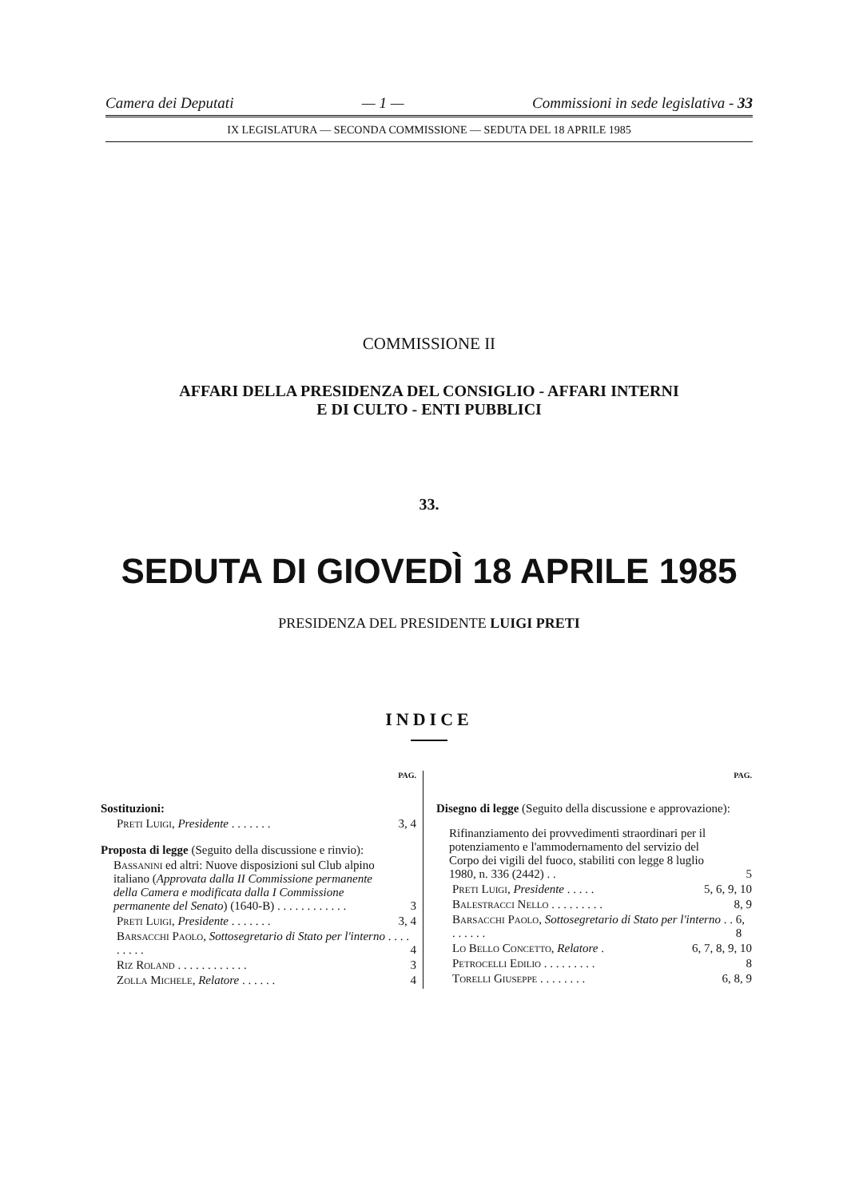Camera dei Deputati — 1 — Commissioni in sede legislativa - 33
IX LEGISLATURA — SECONDA COMMISSIONE — SEDUTA DEL 18 APRILE 1985
COMMISSIONE II
AFFARI DELLA PRESIDENZA DEL CONSIGLIO - AFFARI INTERNI
E DI CULTO - ENTI PUBBLICI
33.
SEDUTA DI GIOVEDÌ 18 APRILE 1985
PRESIDENZA DEL PRESIDENTE LUIGI PRETI
INDICE
PAG.
Sostituzioni:
Preti Luigi, Presidente . . . . . . . 3, 4
Proposta di legge (Seguito della discussione e rinvio):
Bassanini ed altri: Nuove disposizioni sul Club alpino italiano (Approvata dalla II Commissione permanente della Camera e modificata dalla I Commissione permanente del Senato) (1640-B) . . . . . . . . . . . . 3
Preti Luigi, Presidente . . . . . . . 3, 4
Barsacchi Paolo, Sottosegretario di Stato per l'interno . . . . . . . . . 4
Riz Roland . . . . . . . . . . . . 3
Zolla Michele, Relatore . . . . . . 4
PAG.
Disegno di legge (Seguito della discussione e approvazione):
Rifinanziamento dei provvedimenti straordinari per il potenziamento e l'ammodernamento del servizio del Corpo dei vigili del fuoco, stabiliti con legge 8 luglio 1980, n. 336 (2442) . . 5
Preti Luigi, Presidente . . . . . 5, 6, 9, 10
Balestracci Nello . . . . . . . . . 8, 9
Barsacchi Paolo, Sottosegretario di Stato per l'interno . . . . . . . . 6, 8
Lo Bello Concetto, Relatore . 6, 7, 8, 9, 10
Petrocelli Edilio . . . . . . . . . 8
Torelli Giuseppe . . . . . . . . 6, 8, 9